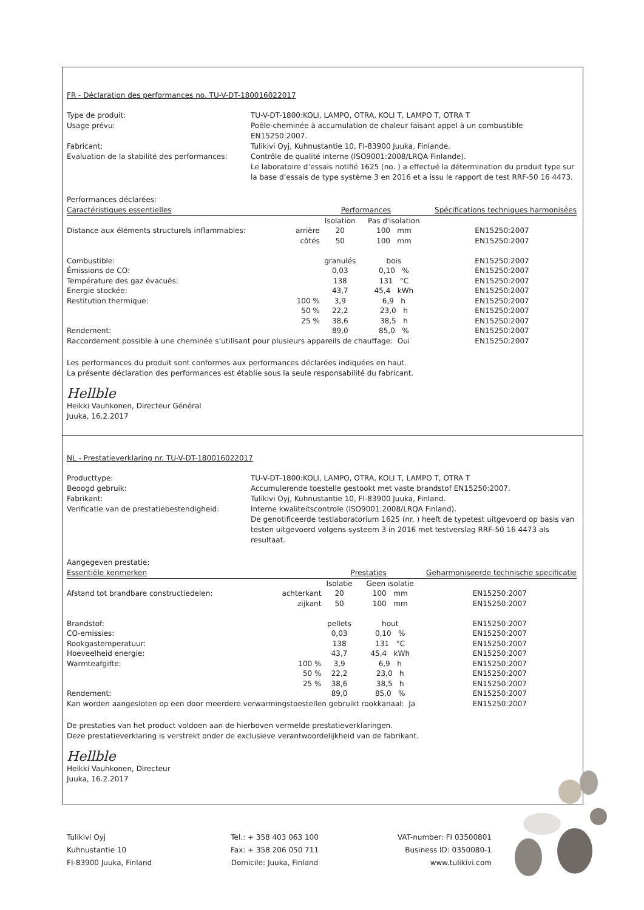FR - Déclaration des performances no. TU-V-DT-180016022017
Type de produit:
TU-V-DT-1800:KOLI, LAMPO, OTRA, KOLI T, LAMPO T, OTRA T
Usage prévu:
Poêle-cheminée à accumulation de chaleur faisant appel à un combustible EN15250:2007.
Fabricant:
Tulikivi Oyj, Kuhnustantie 10, FI-83900 Juuka, Finlande.
Evaluation de la stabilité des performances:
Contrôle de qualité interne (ISO9001:2008/LRQA Finlande).
Le laboratoire d’essais notifié 1625 (no. ) a effectué la détermination du produit type sur la base d’essais de type système 3 en 2016 et a issu le rapport de test RRF-50 16 4473.
Performances déclarées:
| Caractéristiques essentielles | | Performances | | | Spécifications techniques harmonisées |
| --- | --- | --- | --- | --- | --- |
| | | Isolation | Pas d'isolation | | |
| Distance aux éléments structurels inflammables: | arrière | 20 | 100 mm | | EN15250:2007 |
| | côtés | 50 | 100 mm | | EN15250:2007 |
| Combustible: | | granulés | bois | | EN15250:2007 |
| Émissions de CO: | | 0,03 | 0,10 % | | EN15250:2007 |
| Température des gaz évacués: | | 138 | 131 °C | | EN15250:2007 |
| Energie stockée: | | 43,7 | 45,4 kWh | | EN15250:2007 |
| Restitution thermique: | 100 % | 3,9 | 6,9 h | | EN15250:2007 |
| | 50 % | 22,2 | 23,0 h | | EN15250:2007 |
| | 25 % | 38,6 | 38,5 h | | EN15250:2007 |
| Rendement: | | 89,0 | 85,0 % | | EN15250:2007 |
| Raccordement possible à une cheminée s’utilisant pour plusieurs appareils de chauffage: Oui | | | | | EN15250:2007 |
Les performances du produit sont conformes aux performances déclarées indiquées en haut.
La présente déclaration des performances est établie sous la seule responsabilité du fabricant.
Hellble
Heikki Vauhkonen, Directeur Général
Juuka, 16.2.2017
NL - Prestatieverklaring nr. TU-V-DT-180016022017
Producttype:
TU-V-DT-1800:KOLI, LAMPO, OTRA, KOLI T, LAMPO T, OTRA T
Beoogd gebruik:
Accumulerende toestelle gestookt met vaste brandstof EN15250:2007.
Fabrikant:
Tulikivi Oyj, Kuhnustantie 10, FI-83900 Juuka, Finland.
Verificatie van de prestatiebestendigheid:
Interne kwaliteitscontrole (ISO9001:2008/LRQA Finland).
De genotificeerde testlaboratorium 1625 (nr. ) heeft de typetest uitgevoerd op basis van testen uitgevoerd volgens systeem 3 in 2016 met testverslag RRF-50 16 4473 als resultaat.
Aangegeven prestatie:
| Essentiële kenmerken | | Prestaties | | | Geharmoniseerde technische specificatie |
| --- | --- | --- | --- | --- | --- |
| | | Isolatie | Geen isolatie | | |
| Afstand tot brandbare constructiedelen: | achterkant | 20 | 100 mm | | EN15250:2007 |
| | zijkant | 50 | 100 mm | | EN15250:2007 |
| Brandstof: | | pellets | hout | | EN15250:2007 |
| CO-emissies: | | 0,03 | 0,10 % | | EN15250:2007 |
| Rookgastemperatuur: | | 138 | 131 °C | | EN15250:2007 |
| Hoeveelheid energie: | | 43,7 | 45,4 kWh | | EN15250:2007 |
| Warmteafgifte: | 100 % | 3,9 | 6,9 h | | EN15250:2007 |
| | 50 % | 22,2 | 23,0 h | | EN15250:2007 |
| | 25 % | 38,6 | 38,5 h | | EN15250:2007 |
| Rendement: | | 89,0 | 85,0 % | | EN15250:2007 |
| Kan worden aangesloten op een door meerdere verwarmingstoestellen gebruikt rookkanaal: Ja | | | | | EN15250:2007 |
De prestaties van het product voldoen aan de hierboven vermelde prestatieverklaringen.
Deze prestatieverklaring is verstrekt onder de exclusieve verantwoordelijkheid van de fabrikant.
Hellble
Heikki Vauhkonen, Directeur
Juuka, 16.2.2017
Tulikivi Oyj
Kuhnustantie 10
FI-83900 Juuka, Finland
Tel.: + 358 403 063 100
Fax: + 358 206 050 711
Domicile: Juuka, Finland
VAT-number: FI 03500801
Business ID: 0350080-1
www.tulikivi.com